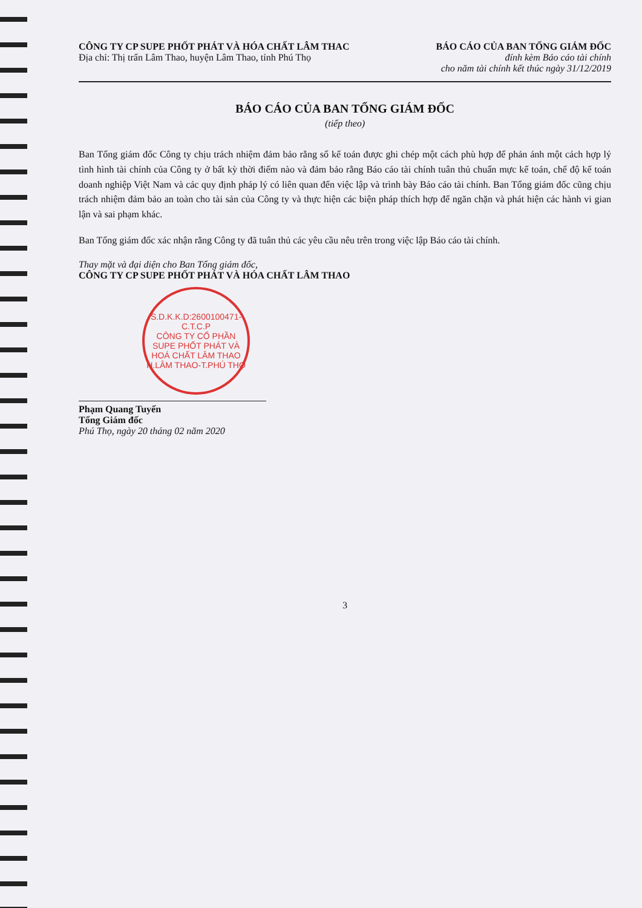CÔNG TY CP SUPE PHỐT PHÁT VÀ HÓA CHẤT LÂM THAC
Địa chỉ: Thị trấn Lâm Thao, huyện Lâm Thao, tỉnh Phú Thọ
BÁO CÁO CỦA BAN TỔNG GIÁM ĐỐC
đính kèm Báo cáo tài chính
cho năm tài chính kết thúc ngày 31/12/2019
BÁO CÁO CỦA BAN TỔNG GIÁM ĐỐC
(tiếp theo)
Ban Tổng giám đốc Công ty chịu trách nhiệm đảm bảo rằng sổ kế toán được ghi chép một cách phù hợp để phản ánh một cách hợp lý tình hình tài chính của Công ty ở bất kỳ thời điểm nào và đảm bảo rằng Báo cáo tài chính tuân thủ chuẩn mực kế toán, chế độ kế toán doanh nghiệp Việt Nam và các quy định pháp lý có liên quan đến việc lập và trình bày Báo cáo tài chính. Ban Tổng giám đốc cũng chịu trách nhiệm đảm bảo an toàn cho tài sản của Công ty và thực hiện các biện pháp thích hợp để ngăn chặn và phát hiện các hành vi gian lận và sai phạm khác.
Ban Tổng giám đốc xác nhận rằng Công ty đã tuân thủ các yêu cầu nêu trên trong việc lập Báo cáo tài chính.
Thay mặt và đại diện cho Ban Tổng giám đốc,
CÔNG TY CP SUPE PHỐT PHÁT VÀ HÓA CHẤT LÂM THAO
S.D.K.K.D:2600100471-C.T.C.P
CÔNG TY CỔ PHẦN SUPE PHỐT PHÁT VÀ HOÁ CHẤT LÂM THAO
H.LÂM THAO-T.PHÚ THỌ
Phạm Quang Tuyến
Tổng Giám đốc
Phú Thọ, ngày 20 tháng 02 năm 2020
3